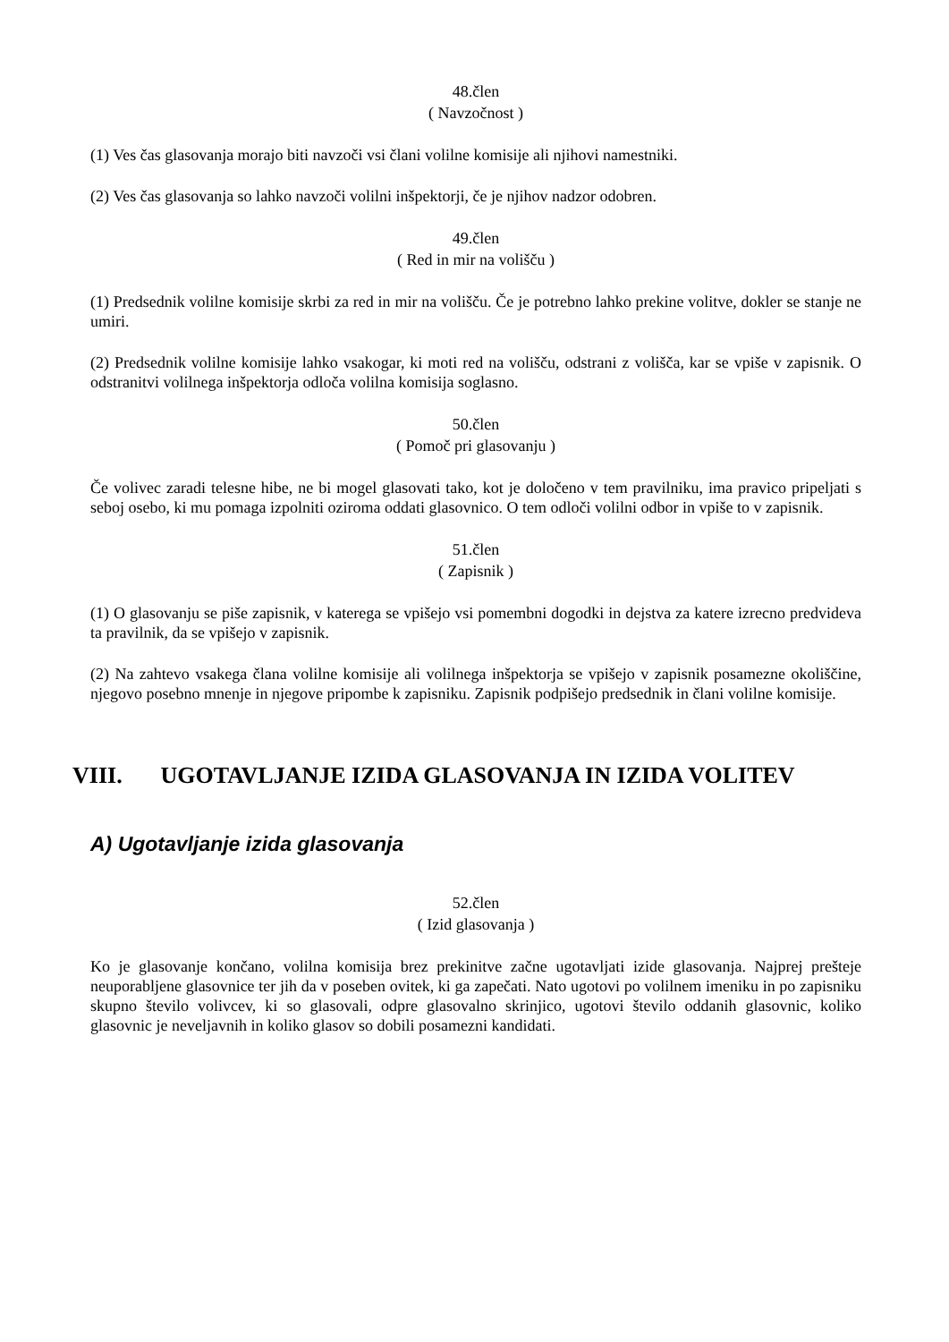48.člen
( Navzočnost )
(1) Ves čas glasovanja morajo biti navzoči vsi člani volilne komisije ali njihovi namestniki.
(2) Ves čas glasovanja so lahko navzoči volilni inšpektorji, če je njihov nadzor odobren.
49.člen
( Red in mir na volišču )
(1) Predsednik volilne komisije skrbi za red in mir na volišču. Če je potrebno lahko prekine volitve, dokler se stanje ne umiri.
(2) Predsednik volilne komisije lahko vsakogar, ki moti red na volišču, odstrani z volišča, kar se vpiše v zapisnik. O odstranitvi volilnega inšpektorja odloča volilna komisija soglasno.
50.člen
( Pomoč pri glasovanju )
Če volivec zaradi telesne hibe, ne bi mogel glasovati tako, kot je določeno v tem pravilniku, ima pravico pripeljati s seboj osebo, ki mu pomaga izpolniti oziroma oddati glasovnico. O tem odloči volilni odbor in vpiše to v zapisnik.
51.člen
( Zapisnik )
(1) O glasovanju se piše zapisnik, v katerega se vpišejo vsi pomembni dogodki in dejstva za katere izrecno predvideva ta pravilnik, da se vpišejo v zapisnik.
(2) Na zahtevo vsakega člana volilne komisije ali volilnega inšpektorja se vpišejo v zapisnik posamezne okoliščine, njegovo posebno mnenje in njegove pripombe k zapisniku. Zapisnik podpišejo predsednik in člani volilne komisije.
VIII. UGOTAVLJANJE IZIDA GLASOVANJA IN IZIDA VOLITEV
A) Ugotavljanje izida glasovanja
52.člen
( Izid glasovanja )
Ko je glasovanje končano, volilna komisija brez prekinitve začne ugotavljati izide glasovanja. Najprej prešteje neuporabljene glasovnice ter jih da v poseben ovitek, ki ga zapečati. Nato ugotovi po volilnem imeniku in po zapisniku skupno število volivcev, ki so glasovali, odpre glasovalno skrinjico, ugotovi število oddanih glasovnic, koliko glasovnic je neveljavnih in koliko glasov so dobili posamezni kandidati.